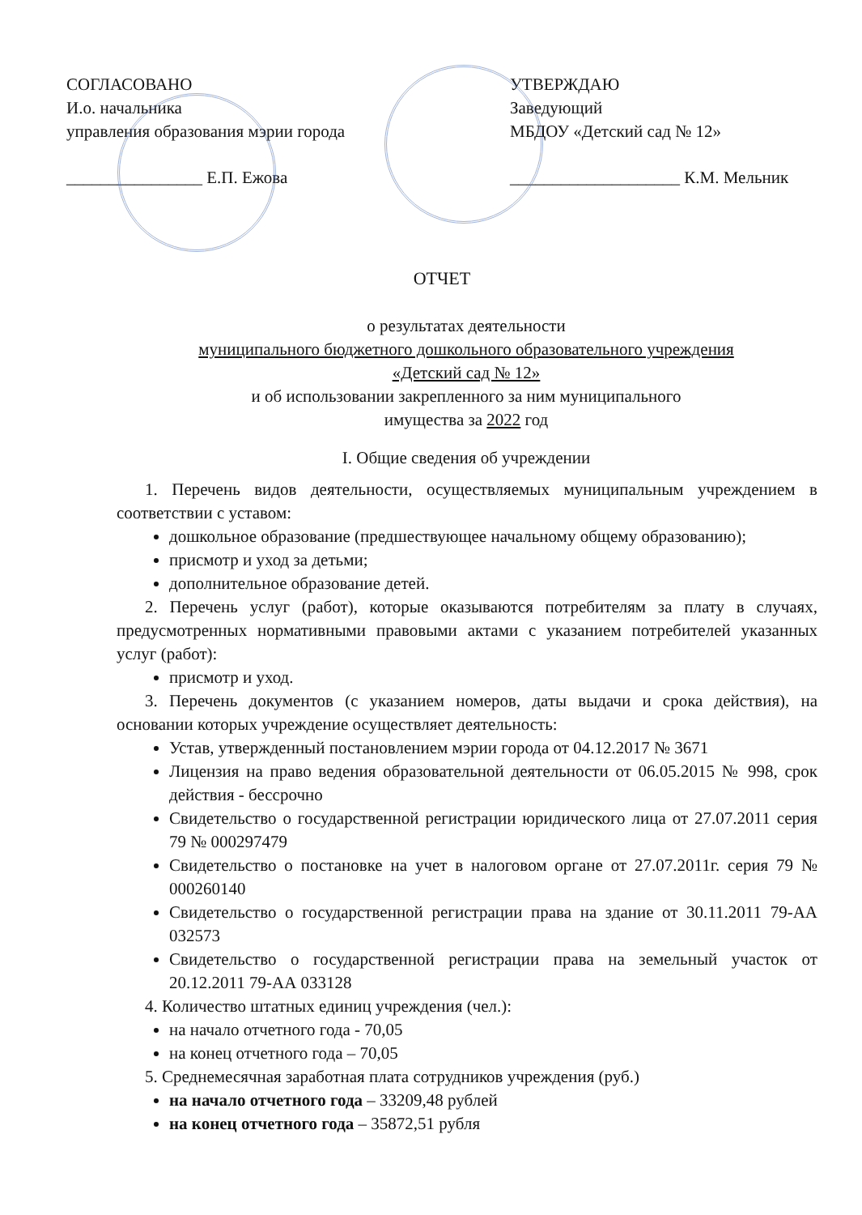СОГЛАСОВАНО
И.о. начальника
управления образования мэрии города
________________ Е.П. Ежова
УТВЕРЖДАЮ
Заведующий
МБДОУ «Детский сад № 12»
____________________ К.М. Мельник
ОТЧЕТ
о результатах деятельности
муниципального бюджетного дошкольного образовательного учреждения
«Детский сад № 12»
и об использовании закрепленного за ним муниципального
имущества за 2022 год
I. Общие сведения об учреждении
1. Перечень видов деятельности, осуществляемых муниципальным учреждением в соответствии с уставом:
дошкольное образование (предшествующее начальному общему образованию);
присмотр и уход за детьми;
дополнительное образование детей.
2. Перечень услуг (работ), которые оказываются потребителям за плату в случаях, предусмотренных нормативными правовыми актами с указанием потребителей указанных услуг (работ):
присмотр и уход.
3. Перечень документов (с указанием номеров, даты выдачи и срока действия), на основании которых учреждение осуществляет деятельность:
Устав, утвержденный постановлением мэрии города от 04.12.2017 № 3671
Лицензия на право ведения образовательной деятельности от 06.05.2015 № 998, срок действия - бессрочно
Свидетельство о государственной регистрации юридического лица от 27.07.2011 серия 79 № 000297479
Свидетельство о постановке на учет в налоговом органе от 27.07.2011г. серия 79 № 000260140
Свидетельство о государственной регистрации права на здание от 30.11.2011 79-АА 032573
Свидетельство о государственной регистрации права на земельный участок от 20.12.2011 79-АА 033128
4. Количество штатных единиц учреждения (чел.):
на начало отчетного года - 70,05
на конец отчетного года – 70,05
5. Среднемесячная заработная плата сотрудников учреждения (руб.)
на начало отчетного года – 33209,48 рублей
на конец отчетного года – 35872,51 рубля